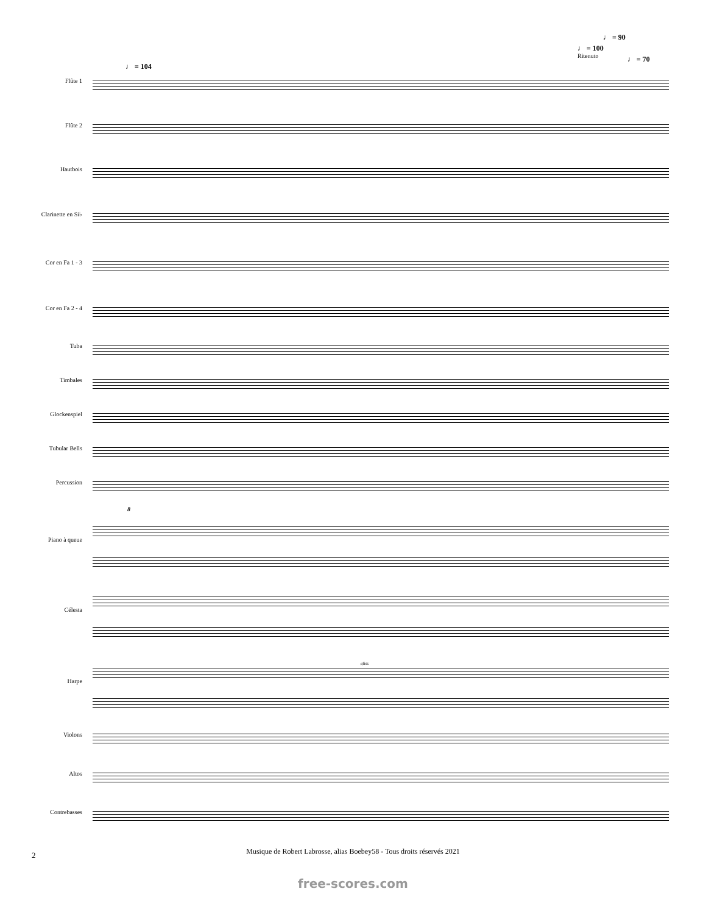♩ = 90
♩ = 100
Ritenuto ♩ = 70
♩ = 104
Flûte 1
Flûte 2
Hautbois
Clarinette en Si♭
Cor en Fa 1 - 3
Cor en Fa 2 - 4
Tuba
Timbales
Glockenspiel
Tubular Bells
Percussion
8
Piano à queue
Célesta
gliss.
Harpe
Violons
Altos
Contrebasses
2
Musique de Robert Labrosse, alias Boebey58 - Tous droits réservés 2021
free-scores.com